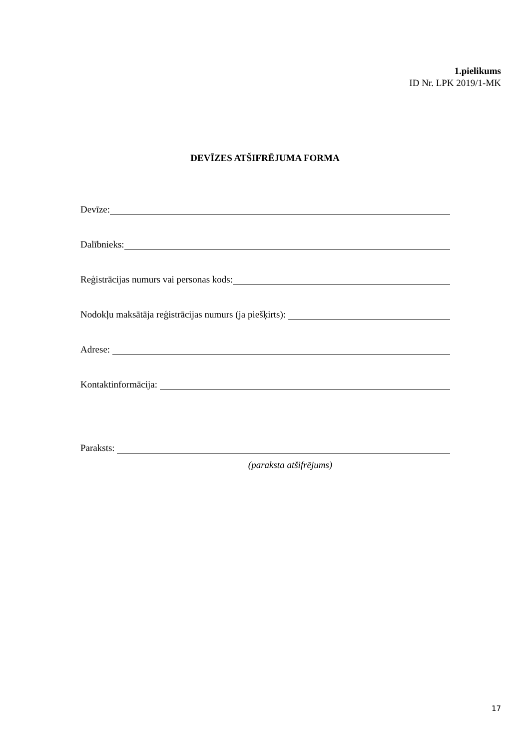1.pielikums
ID Nr. LPK 2019/1-MK
DEVĪZES ATŠIFRĒJUMA FORMA
Devīze:
Dalībnieks:
Reģistrācijas numurs vai personas kods:
Nodokļu maksātāja reģistrācijas numurs (ja piešķirts):
Adrese:
Kontaktinformācija:
Paraksts:
(paraksta atšifrējums)
17